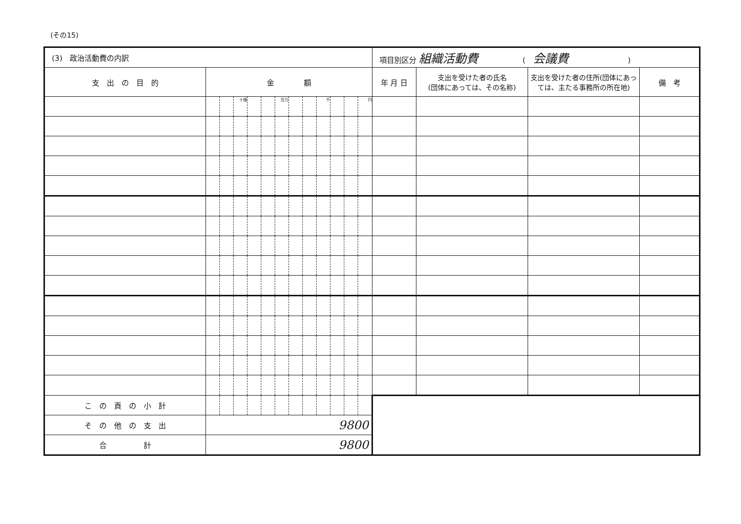(その15)
| (3) 政治活動費の内訳 | | | | | | | | | | | | | 項目別区分 組織活動費 ( 会議費 ) | | | |
| 支 出 の 目 的 | 金 額 | | | | | | | | | | | | 年 月 日 | 支出を受けた者の氏名 (団体にあっては、その名称) | 支出を受けた者の住所(団体にあっては、主たる事務所の所在地) | 備 考 |
| | | | 十億 | | | 百万 | | | 千 | | | 円 | | | | |
| こ の 頁 の 小 計 | | | | | | | | | | | | | | | | |
| そ の 他 の 支 出 | 9800 | | | | | | | | | | | | | | | |
| 合 計 | 9800 | | | | | | | | | | | | | | | |